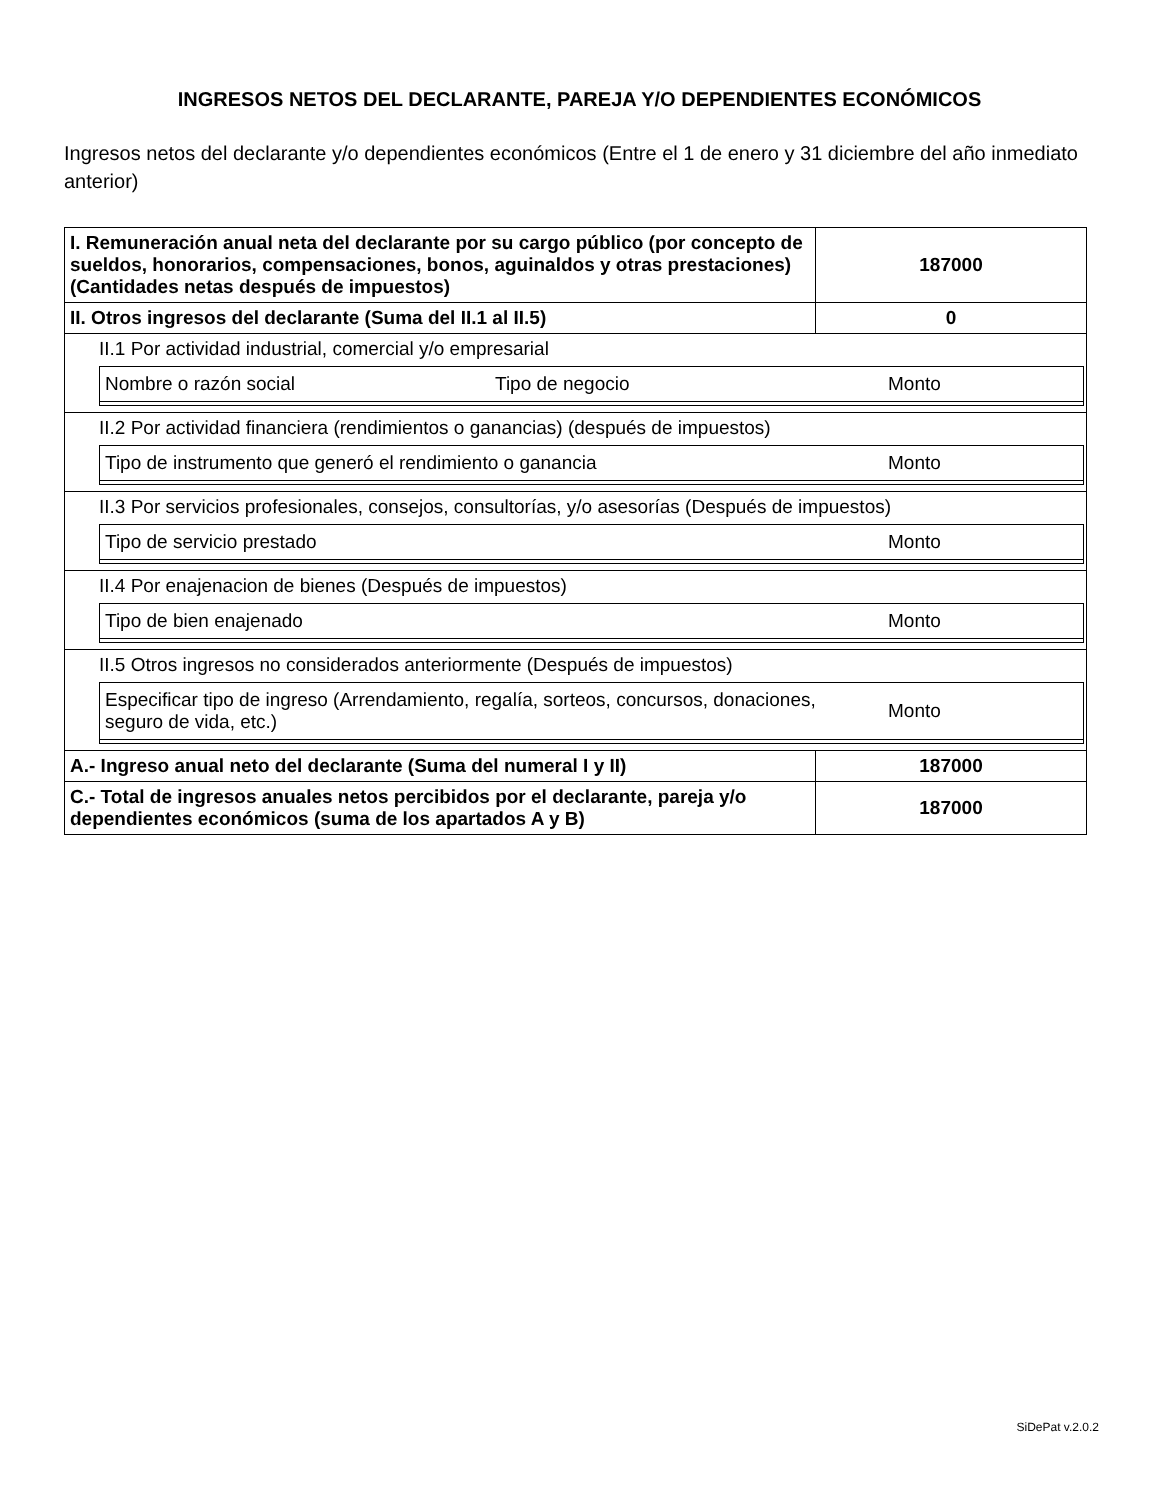INGRESOS NETOS DEL DECLARANTE, PAREJA Y/O DEPENDIENTES ECONÓMICOS
Ingresos netos del declarante y/o dependientes económicos (Entre el 1 de enero y 31 diciembre del año inmediato anterior)
| I. Remuneración anual neta del declarante por su cargo público (por concepto de sueldos, honorarios, compensaciones, bonos, aguinaldos y otras prestaciones) (Cantidades netas después de impuestos) | 187000 |
| II. Otros ingresos del declarante (Suma del II.1 al II.5) | 0 |
| II.1 Por actividad industrial, comercial y/o empresarial / Nombre o razón social / Tipo de negocio / Monto / | |
| II.2 Por actividad financiera (rendimientos o ganancias) (después de impuestos) / Tipo de instrumento que generó el rendimiento o ganancia / Monto / | |
| II.3 Por servicios profesionales, consejos, consultorías, y/o asesorías (Después de impuestos) / Tipo de servicio prestado / Monto / | |
| II.4 Por enajenacion de bienes (Después de impuestos) / Tipo de bien enajenado / Monto / | |
| II.5 Otros ingresos no considerados anteriormente (Después de impuestos) / Especificar tipo de ingreso (Arrendamiento, regalía, sorteos, concursos, donaciones, seguro de vida, etc.) / Monto / | |
| A.- Ingreso anual neto del declarante (Suma del numeral I y II) | 187000 |
| C.- Total de ingresos anuales netos percibidos por el declarante, pareja y/o dependientes económicos (suma de los apartados A y B) | 187000 |
SiDePat v.2.0.2